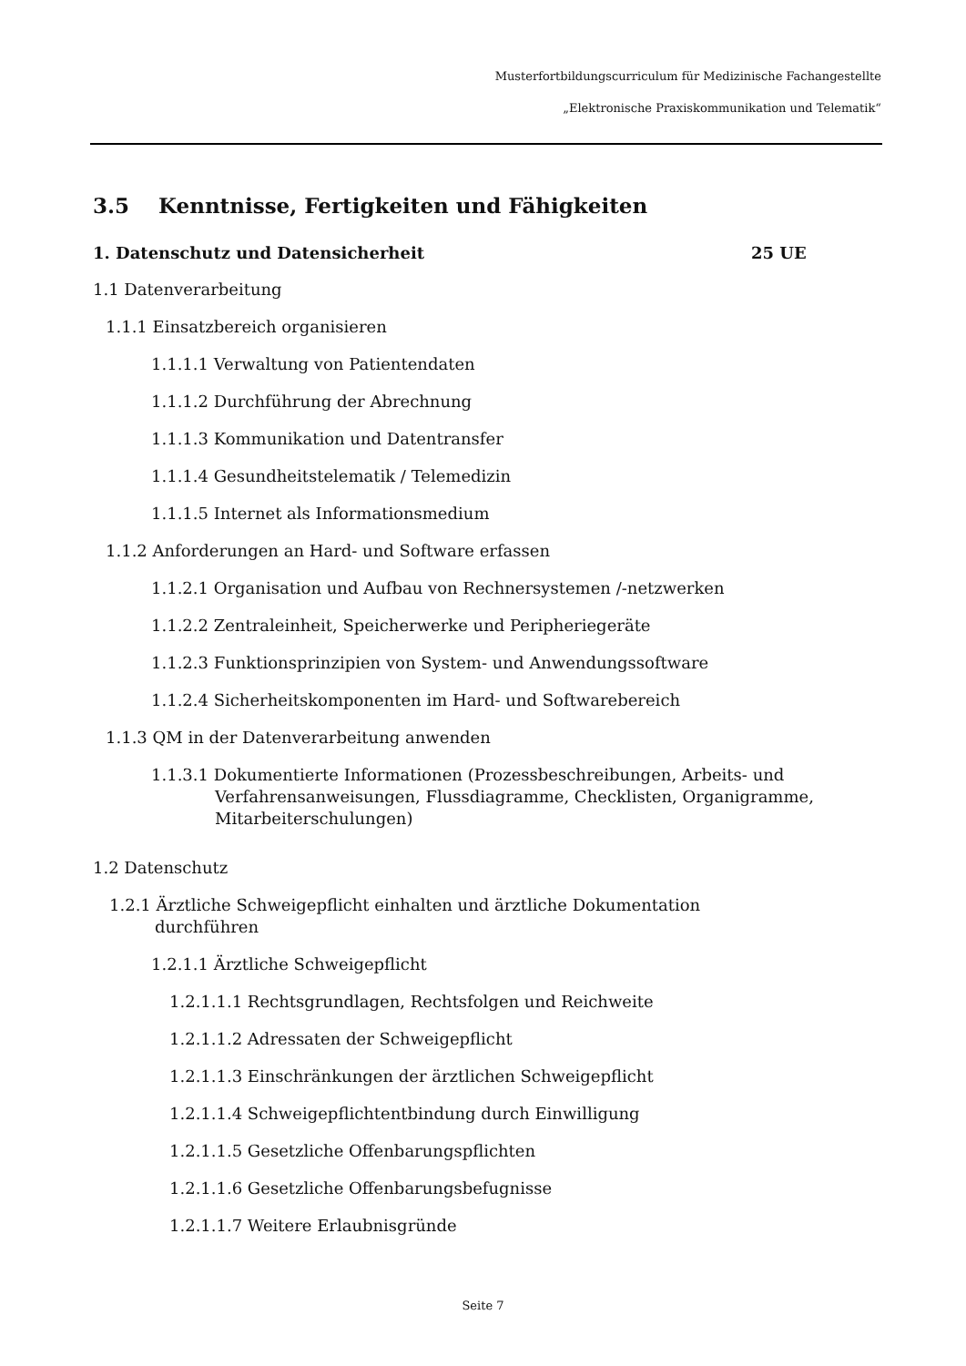Musterfortbildungscurriculum für Medizinische Fachangestellte
„Elektronische Praxiskommunikation und Telematik“
3.5 Kenntnisse, Fertigkeiten und Fähigkeiten
1. Datenschutz und Datensicherheit 25 UE
1.1 Datenverarbeitung
1.1.1 Einsatzbereich organisieren
1.1.1.1 Verwaltung von Patientendaten
1.1.1.2 Durchführung der Abrechnung
1.1.1.3 Kommunikation und Datentransfer
1.1.1.4 Gesundheitstelematik / Telemedizin
1.1.1.5 Internet als Informationsmedium
1.1.2 Anforderungen an Hard- und Software erfassen
1.1.2.1 Organisation und Aufbau von Rechnersystemen /-netzwerken
1.1.2.2 Zentraleinheit, Speicherwerke und Peripheriegeräte
1.1.2.3 Funktionsprinzipien von System- und Anwendungssoftware
1.1.2.4 Sicherheitskomponenten im Hard- und Softwarebereich
1.1.3 QM in der Datenverarbeitung anwenden
1.1.3.1 Dokumentierte Informationen (Prozessbeschreibungen, Arbeits- und Verfahrensanweisungen, Flussdiagramme, Checklisten, Organigramme, Mitarbeiterschulungen)
1.2 Datenschutz
1.2.1 Ärztliche Schweigepflicht einhalten und ärztliche Dokumentation durchführen
1.2.1.1 Ärztliche Schweigepflicht
1.2.1.1.1 Rechtsgrundlagen, Rechtsfolgen und Reichweite
1.2.1.1.2 Adressaten der Schweigepflicht
1.2.1.1.3 Einschränkungen der ärztlichen Schweigepflicht
1.2.1.1.4 Schweigepflichtentbindung durch Einwilligung
1.2.1.1.5 Gesetzliche Offenbarungspflichten
1.2.1.1.6 Gesetzliche Offenbarungsbefugnisse
1.2.1.1.7 Weitere Erlaubnisgründe
Seite 7